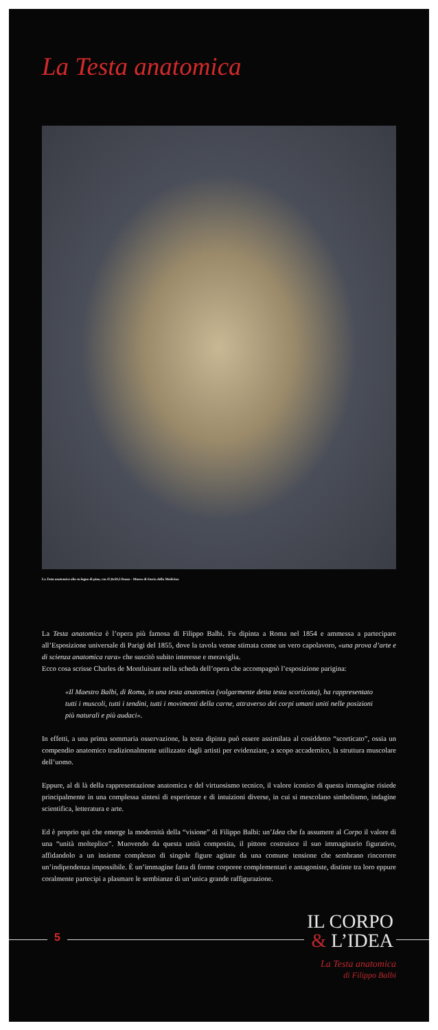La Testa anatomica
La Testa anatomica olio su legno di pino, cm 47,8x59,5 Roma - Museo di Storia della Medicina
La Testa anatomica è l’opera più famosa di Filippo Balbi. Fu dipinta a Roma nel 1854 e ammessa a partecipare all’Esposizione universale di Parigi del 1855, dove la tavola venne stimata come un vero capolavoro, «una prova d’arte e di scienza anatomica rara» che suscitò subito interesse e meraviglia.
Ecco cosa scrisse Charles de Montluisant nella scheda dell’opera che accompagnò l’esposizione parigina:
«Il Maestro Balbi, di Roma, in una testa anatomica (volgarmente detta testa scorticata), ha rappresentato tutti i muscoli, tutti i tendini, tutti i movimenti della carne, attraverso dei corpi umani uniti nelle posizioni più naturali e più audaci».
In effetti, a una prima sommaria osservazione, la testa dipinta può essere assimilata al cosiddetto “scorticato”, ossia un compendio anatomico tradizionalmente utilizzato dagli artisti per evidenziare, a scopo accademico, la struttura muscolare dell’uomo.
Eppure, al di là della rappresentazione anatomica e del virtuosismo tecnico, il valore iconico di questa immagine risiede principalmente in una complessa sintesi di esperienze e di intuizioni diverse, in cui si mescolano simbolismo, indagine scientifica, letteratura e arte.
Ed è proprio qui che emerge la modernità della “visione” di Filippo Balbi: un’Idea che fa assumere al Corpo il valore di una “unità molteplice”. Muovendo da questa unità composita, il pittore costruisce il suo immaginario figurativo, affidandolo a un insieme complesso di singole figure agitate da una comune tensione che sembrano rincorrere un’indipendenza impossibile. È un’immagine fatta di forme corporee complementari e antagoniste, distinte tra loro eppure coralmente partecipi a plasmare le sembianze di un’unica grande raffigurazione.
5
IL CORPO
& L’IDEA
La Testa anatomica
di Filippo Balbi